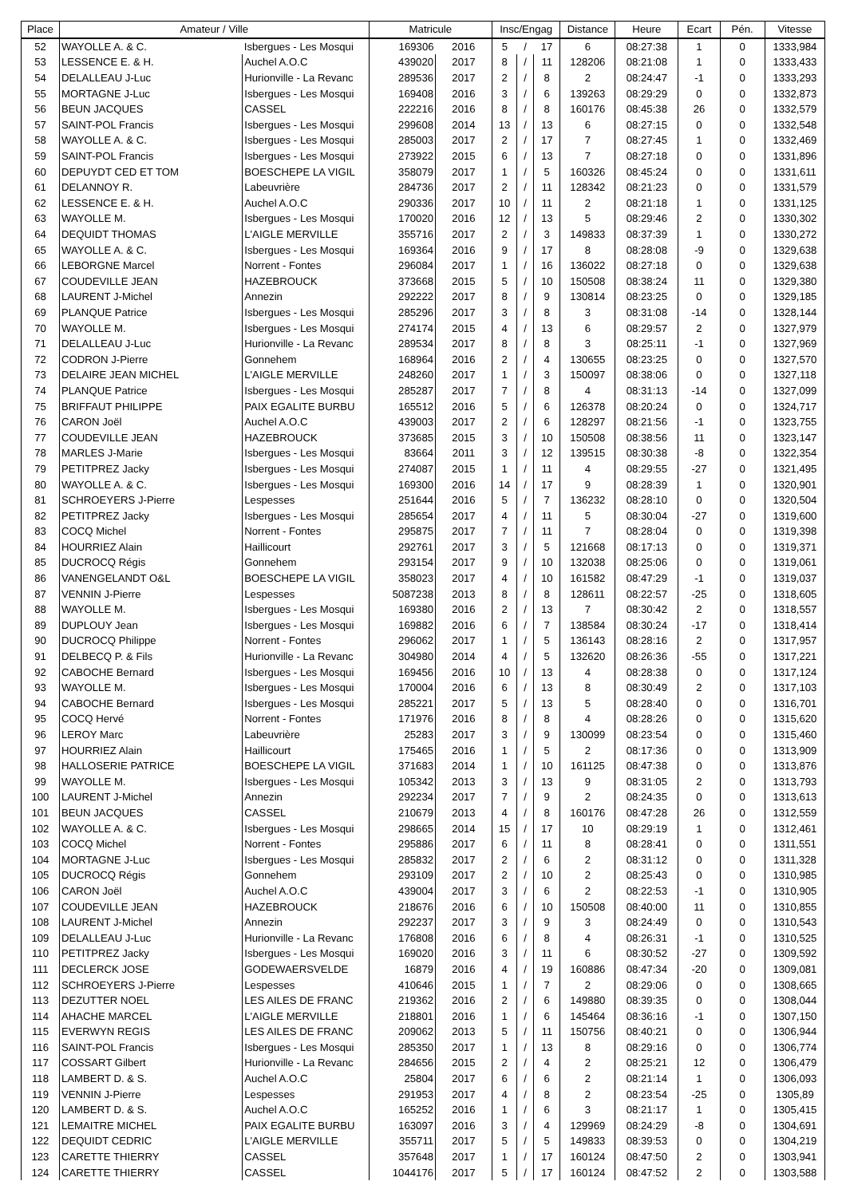| Place | Amateur / Ville | | Matricule | | Insc/Engag | | | Distance | Heure | Ecart | Pén. | Vitesse |
| --- | --- | --- | --- | --- | --- | --- | --- | --- | --- | --- | --- | --- |
| 52 | WAYOLLE A. & C. | Isbergues - Les Mosqui | 169306 | 2016 | 5 | / | 17 | 6 | 08:27:38 | 1 | 0 | 1333,984 |
| 53 | LESSENCE E. & H. | Auchel A.O.C | 439020 | 2017 | 8 | / | 11 | 128206 | 08:21:08 | 1 | 0 | 1333,433 |
| 54 | DELALLEAU J-Luc | Hurionville - La Revanc | 289536 | 2017 | 2 | / | 8 | 2 | 08:24:47 | -1 | 0 | 1333,293 |
| 55 | MORTAGNE J-Luc | Isbergues - Les Mosqui | 169408 | 2016 | 3 | / | 6 | 139263 | 08:29:29 | 0 | 0 | 1332,873 |
| 56 | BEUN JACQUES | CASSEL | 222216 | 2016 | 8 | / | 8 | 160176 | 08:45:38 | 26 | 0 | 1332,579 |
| 57 | SAINT-POL Francis | Isbergues - Les Mosqui | 299608 | 2014 | 13 | / | 13 | 6 | 08:27:15 | 0 | 0 | 1332,548 |
| 58 | WAYOLLE A. & C. | Isbergues - Les Mosqui | 285003 | 2017 | 2 | / | 17 | 7 | 08:27:45 | 1 | 0 | 1332,469 |
| 59 | SAINT-POL Francis | Isbergues - Les Mosqui | 273922 | 2015 | 6 | / | 13 | 7 | 08:27:18 | 0 | 0 | 1331,896 |
| 60 | DEPUYDT CED ET TOM | BOESCHEPE LA VIGIL | 358079 | 2017 | 1 | / | 5 | 160326 | 08:45:24 | 0 | 0 | 1331,611 |
| 61 | DELANNOY R. | Labeuvrière | 284736 | 2017 | 2 | / | 11 | 128342 | 08:21:23 | 0 | 0 | 1331,579 |
| 62 | LESSENCE E. & H. | Auchel A.O.C | 290336 | 2017 | 10 | / | 11 | 2 | 08:21:18 | 1 | 0 | 1331,125 |
| 63 | WAYOLLE M. | Isbergues - Les Mosqui | 170020 | 2016 | 12 | / | 13 | 5 | 08:29:46 | 2 | 0 | 1330,302 |
| 64 | DEQUIDT THOMAS | L'AIGLE MERVILLE | 355716 | 2017 | 2 | / | 3 | 149833 | 08:37:39 | 1 | 0 | 1330,272 |
| 65 | WAYOLLE A. & C. | Isbergues - Les Mosqui | 169364 | 2016 | 9 | / | 17 | 8 | 08:28:08 | -9 | 0 | 1329,638 |
| 66 | LEBORGNE Marcel | Norrent - Fontes | 296084 | 2017 | 1 | / | 16 | 136022 | 08:27:18 | 0 | 0 | 1329,638 |
| 67 | COUDEVILLE JEAN | HAZEBROUCK | 373668 | 2015 | 5 | / | 10 | 150508 | 08:38:24 | 11 | 0 | 1329,380 |
| 68 | LAURENT J-Michel | Annezin | 292222 | 2017 | 8 | / | 9 | 130814 | 08:23:25 | 0 | 0 | 1329,185 |
| 69 | PLANQUE Patrice | Isbergues - Les Mosqui | 285296 | 2017 | 3 | / | 8 | 3 | 08:31:08 | -14 | 0 | 1328,144 |
| 70 | WAYOLLE M. | Isbergues - Les Mosqui | 274174 | 2015 | 4 | / | 13 | 6 | 08:29:57 | 2 | 0 | 1327,979 |
| 71 | DELALLEAU J-Luc | Hurionville - La Revanc | 289534 | 2017 | 8 | / | 8 | 3 | 08:25:11 | -1 | 0 | 1327,969 |
| 72 | CODRON J-Pierre | Gonnehem | 168964 | 2016 | 2 | / | 4 | 130655 | 08:23:25 | 0 | 0 | 1327,570 |
| 73 | DELAIRE JEAN MICHEL | L'AIGLE MERVILLE | 248260 | 2017 | 1 | / | 3 | 150097 | 08:38:06 | 0 | 0 | 1327,118 |
| 74 | PLANQUE Patrice | Isbergues - Les Mosqui | 285287 | 2017 | 7 | / | 8 | 4 | 08:31:13 | -14 | 0 | 1327,099 |
| 75 | BRIFFAUT PHILIPPE | PAIX EGALITE BURBU | 165512 | 2016 | 5 | / | 6 | 126378 | 08:20:24 | 0 | 0 | 1324,717 |
| 76 | CARON Joël | Auchel A.O.C | 439003 | 2017 | 2 | / | 6 | 128297 | 08:21:56 | -1 | 0 | 1323,755 |
| 77 | COUDEVILLE JEAN | HAZEBROUCK | 373685 | 2015 | 3 | / | 10 | 150508 | 08:38:56 | 11 | 0 | 1323,147 |
| 78 | MARLES J-Marie | Isbergues - Les Mosqui | 83664 | 2011 | 3 | / | 12 | 139515 | 08:30:38 | -8 | 0 | 1322,354 |
| 79 | PETITPREZ Jacky | Isbergues - Les Mosqui | 274087 | 2015 | 1 | / | 11 | 4 | 08:29:55 | -27 | 0 | 1321,495 |
| 80 | WAYOLLE A. & C. | Isbergues - Les Mosqui | 169300 | 2016 | 14 | / | 17 | 9 | 08:28:39 | 1 | 0 | 1320,901 |
| 81 | SCHROEYERS J-Pierre | Lespesses | 251644 | 2016 | 5 | / | 7 | 136232 | 08:28:10 | 0 | 0 | 1320,504 |
| 82 | PETITPREZ Jacky | Isbergues - Les Mosqui | 285654 | 2017 | 4 | / | 11 | 5 | 08:30:04 | -27 | 0 | 1319,600 |
| 83 | COCQ Michel | Norrent - Fontes | 295875 | 2017 | 7 | / | 11 | 7 | 08:28:04 | 0 | 0 | 1319,398 |
| 84 | HOURRIEZ Alain | Haillicourt | 292761 | 2017 | 3 | / | 5 | 121668 | 08:17:13 | 0 | 0 | 1319,371 |
| 85 | DUCROCQ Régis | Gonnehem | 293154 | 2017 | 9 | / | 10 | 132038 | 08:25:06 | 0 | 0 | 1319,061 |
| 86 | VANENGELANDT O&L | BOESCHEPE LA VIGIL | 358023 | 2017 | 4 | / | 10 | 161582 | 08:47:29 | -1 | 0 | 1319,037 |
| 87 | VENNIN J-Pierre | Lespesses | 5087238 | 2013 | 8 | / | 8 | 128611 | 08:22:57 | -25 | 0 | 1318,605 |
| 88 | WAYOLLE M. | Isbergues - Les Mosqui | 169380 | 2016 | 2 | / | 13 | 7 | 08:30:42 | 2 | 0 | 1318,557 |
| 89 | DUPLOUY Jean | Isbergues - Les Mosqui | 169882 | 2016 | 6 | / | 7 | 138584 | 08:30:24 | -17 | 0 | 1318,414 |
| 90 | DUCROCQ Philippe | Norrent - Fontes | 296062 | 2017 | 1 | / | 5 | 136143 | 08:28:16 | 2 | 0 | 1317,957 |
| 91 | DELBECQ P. & Fils | Hurionville - La Revanc | 304980 | 2014 | 4 | / | 5 | 132620 | 08:26:36 | -55 | 0 | 1317,221 |
| 92 | CABOCHE Bernard | Isbergues - Les Mosqui | 169456 | 2016 | 10 | / | 13 | 4 | 08:28:38 | 0 | 0 | 1317,124 |
| 93 | WAYOLLE M. | Isbergues - Les Mosqui | 170004 | 2016 | 6 | / | 13 | 8 | 08:30:49 | 2 | 0 | 1317,103 |
| 94 | CABOCHE Bernard | Isbergues - Les Mosqui | 285221 | 2017 | 5 | / | 13 | 5 | 08:28:40 | 0 | 0 | 1316,701 |
| 95 | COCQ Hervé | Norrent - Fontes | 171976 | 2016 | 8 | / | 8 | 4 | 08:28:26 | 0 | 0 | 1315,620 |
| 96 | LEROY Marc | Labeuvrière | 25283 | 2017 | 3 | / | 9 | 130099 | 08:23:54 | 0 | 0 | 1315,460 |
| 97 | HOURRIEZ Alain | Haillicourt | 175465 | 2016 | 1 | / | 5 | 2 | 08:17:36 | 0 | 0 | 1313,909 |
| 98 | HALLOSERIE PATRICE | BOESCHEPE LA VIGIL | 371683 | 2014 | 1 | / | 10 | 161125 | 08:47:38 | 0 | 0 | 1313,876 |
| 99 | WAYOLLE M. | Isbergues - Les Mosqui | 105342 | 2013 | 3 | / | 13 | 9 | 08:31:05 | 2 | 0 | 1313,793 |
| 100 | LAURENT J-Michel | Annezin | 292234 | 2017 | 7 | / | 9 | 2 | 08:24:35 | 0 | 0 | 1313,613 |
| 101 | BEUN JACQUES | CASSEL | 210679 | 2013 | 4 | / | 8 | 160176 | 08:47:28 | 26 | 0 | 1312,559 |
| 102 | WAYOLLE A. & C. | Isbergues - Les Mosqui | 298665 | 2014 | 15 | / | 17 | 10 | 08:29:19 | 1 | 0 | 1312,461 |
| 103 | COCQ Michel | Norrent - Fontes | 295886 | 2017 | 6 | / | 11 | 8 | 08:28:41 | 0 | 0 | 1311,551 |
| 104 | MORTAGNE J-Luc | Isbergues - Les Mosqui | 285832 | 2017 | 2 | / | 6 | 2 | 08:31:12 | 0 | 0 | 1311,328 |
| 105 | DUCROCQ Régis | Gonnehem | 293109 | 2017 | 2 | / | 10 | 2 | 08:25:43 | 0 | 0 | 1310,985 |
| 106 | CARON Joël | Auchel A.O.C | 439004 | 2017 | 3 | / | 6 | 2 | 08:22:53 | -1 | 0 | 1310,905 |
| 107 | COUDEVILLE JEAN | HAZEBROUCK | 218676 | 2016 | 6 | / | 10 | 150508 | 08:40:00 | 11 | 0 | 1310,855 |
| 108 | LAURENT J-Michel | Annezin | 292237 | 2017 | 3 | / | 9 | 3 | 08:24:49 | 0 | 0 | 1310,543 |
| 109 | DELALLEAU J-Luc | Hurionville - La Revanc | 176808 | 2016 | 6 | / | 8 | 4 | 08:26:31 | -1 | 0 | 1310,525 |
| 110 | PETITPREZ Jacky | Isbergues - Les Mosqui | 169020 | 2016 | 3 | / | 11 | 6 | 08:30:52 | -27 | 0 | 1309,592 |
| 111 | DECLERCK JOSE | GODEWAERSVELDE | 16879 | 2016 | 4 | / | 19 | 160886 | 08:47:34 | -20 | 0 | 1309,081 |
| 112 | SCHROEYERS J-Pierre | Lespesses | 410646 | 2015 | 1 | / | 7 | 2 | 08:29:06 | 0 | 0 | 1308,665 |
| 113 | DEZUTTER NOEL | LES AILES DE FRANC | 219362 | 2016 | 2 | / | 6 | 149880 | 08:39:35 | 0 | 0 | 1308,044 |
| 114 | AHACHE MARCEL | L'AIGLE MERVILLE | 218801 | 2016 | 1 | / | 6 | 145464 | 08:36:16 | -1 | 0 | 1307,150 |
| 115 | EVERWYN REGIS | LES AILES DE FRANC | 209062 | 2013 | 5 | / | 11 | 150756 | 08:40:21 | 0 | 0 | 1306,944 |
| 116 | SAINT-POL Francis | Isbergues - Les Mosqui | 285350 | 2017 | 1 | / | 13 | 8 | 08:29:16 | 0 | 0 | 1306,774 |
| 117 | COSSART Gilbert | Hurionville - La Revanc | 284656 | 2015 | 2 | / | 4 | 2 | 08:25:21 | 12 | 0 | 1306,479 |
| 118 | LAMBERT D. & S. | Auchel A.O.C | 25804 | 2017 | 6 | / | 6 | 2 | 08:21:14 | 1 | 0 | 1306,093 |
| 119 | VENNIN J-Pierre | Lespesses | 291953 | 2017 | 4 | / | 8 | 2 | 08:23:54 | -25 | 0 | 1305,89 |
| 120 | LAMBERT D. & S. | Auchel A.O.C | 165252 | 2016 | 1 | / | 6 | 3 | 08:21:17 | 1 | 0 | 1305,415 |
| 121 | LEMAITRE MICHEL | PAIX EGALITE BURBU | 163097 | 2016 | 3 | / | 4 | 129969 | 08:24:29 | -8 | 0 | 1304,691 |
| 122 | DEQUIDT CEDRIC | L'AIGLE MERVILLE | 355711 | 2017 | 5 | / | 5 | 149833 | 08:39:53 | 0 | 0 | 1304,219 |
| 123 | CARETTE THIERRY | CASSEL | 357648 | 2017 | 1 | / | 17 | 160124 | 08:47:50 | 2 | 0 | 1303,941 |
| 124 | CARETTE THIERRY | CASSEL | 1044176 | 2017 | 5 | / | 17 | 160124 | 08:47:52 | 2 | 0 | 1303,588 |